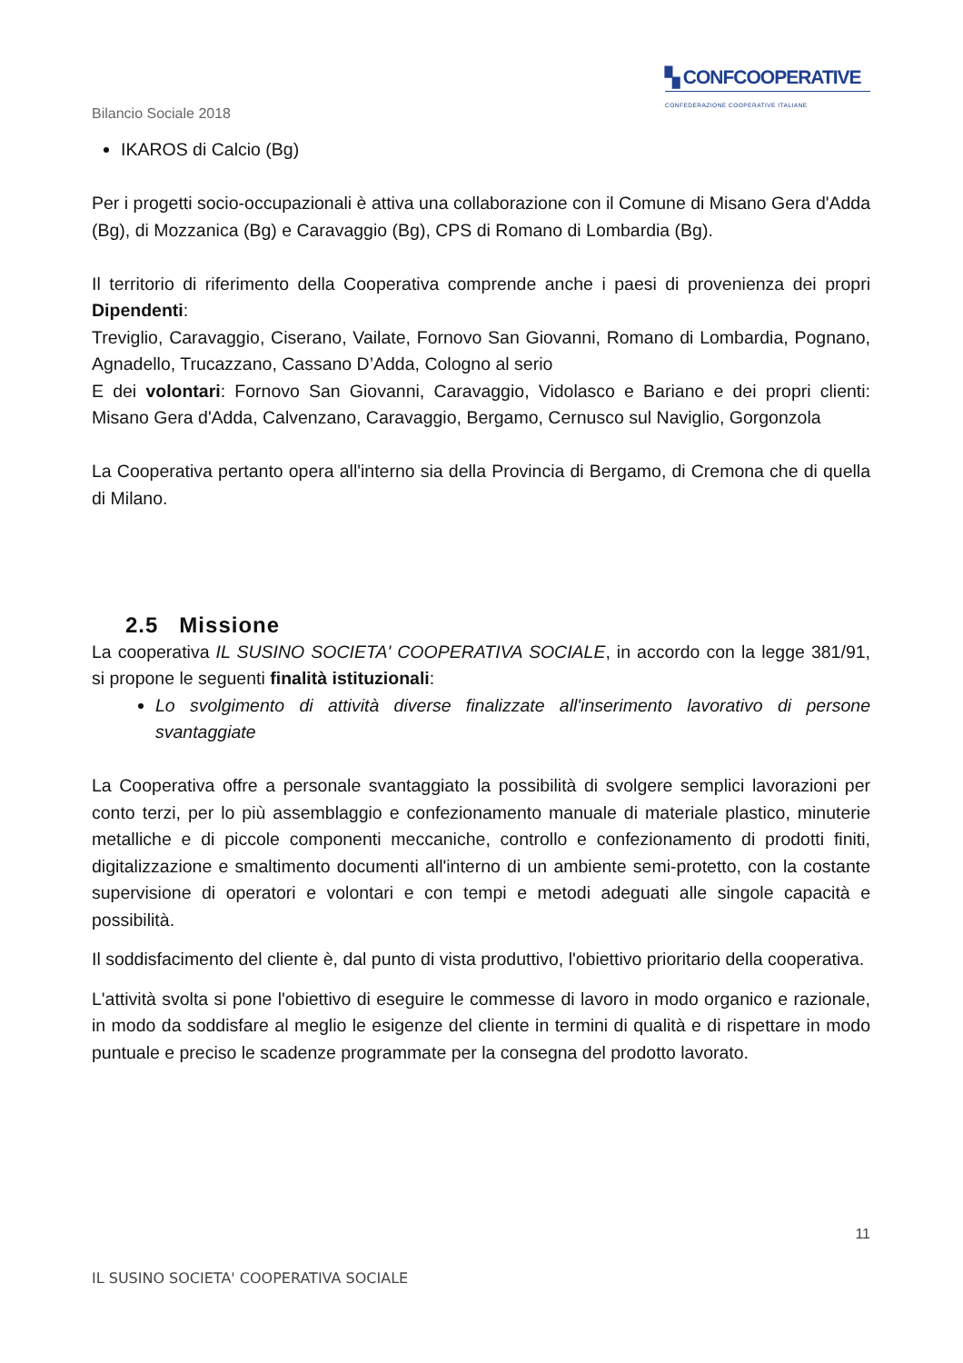▚ CONFCOOPERATIVE
CONFEDERAZIONE COOPERATIVE ITALIANE
Bilancio Sociale 2018
IKAROS di Calcio (Bg)
Per i progetti socio-occupazionali è attiva una collaborazione con il Comune di Misano Gera d'Adda (Bg), di Mozzanica (Bg) e Caravaggio (Bg), CPS di Romano di Lombardia (Bg).
Il territorio di riferimento della Cooperativa comprende anche i paesi di provenienza dei propri Dipendenti:
Treviglio, Caravaggio, Ciserano, Vailate, Fornovo San Giovanni, Romano di Lombardia, Pognano, Agnadello, Trucazzano, Cassano D’Adda, Cologno al serio
E dei volontari: Fornovo San Giovanni, Caravaggio, Vidolasco e Bariano e dei propri clienti: Misano Gera d'Adda, Calvenzano, Caravaggio, Bergamo, Cernusco sul Naviglio, Gorgonzola
La Cooperativa pertanto opera all'interno sia della Provincia di Bergamo, di Cremona che di quella di Milano.
2.5 Missione
La cooperativa IL SUSINO SOCIETA' COOPERATIVA SOCIALE, in accordo con la legge 381/91, si propone le seguenti finalità istituzionali:
Lo svolgimento di attività diverse finalizzate all'inserimento lavorativo di persone svantaggiate
La Cooperativa offre a personale svantaggiato la possibilità di svolgere semplici lavorazioni per conto terzi, per lo più assemblaggio e confezionamento manuale di materiale plastico, minuterie metalliche e di piccole componenti meccaniche, controllo e confezionamento di prodotti finiti, digitalizzazione e smaltimento documenti all'interno di un ambiente semi-protetto, con la costante supervisione di operatori e volontari e con tempi e metodi adeguati alle singole capacità e possibilità.
Il soddisfacimento del cliente è, dal punto di vista produttivo, l'obiettivo prioritario della cooperativa.
L'attività svolta si pone l'obiettivo di eseguire le commesse di lavoro in modo organico e razionale, in modo da soddisfare al meglio le esigenze del cliente in termini di qualità e di rispettare in modo puntuale e preciso le scadenze programmate per la consegna del prodotto lavorato.
11
IL SUSINO SOCIETA' COOPERATIVA SOCIALE